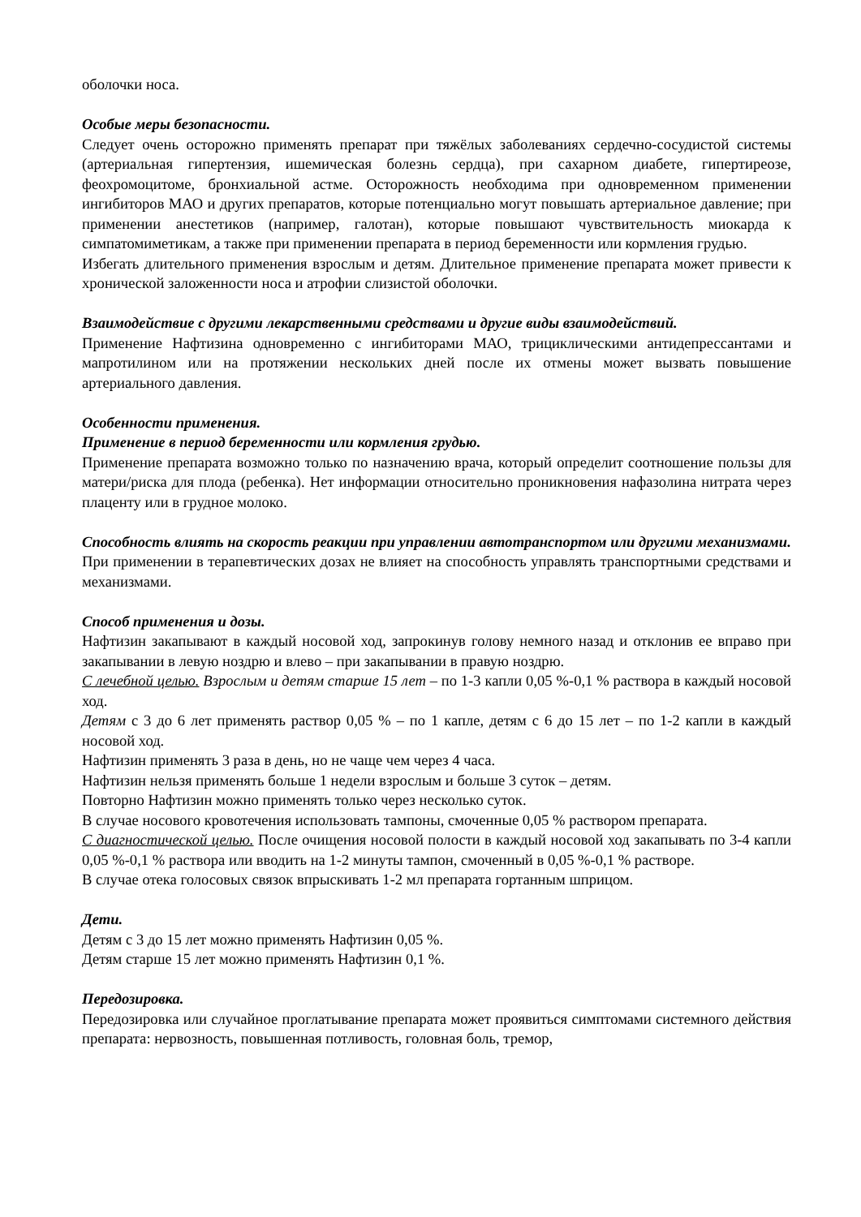оболочки носа.
Особые меры безопасности.
Следует очень осторожно применять препарат при тяжёлых заболеваниях сердечно-сосудистой системы (артериальная гипертензия, ишемическая болезнь сердца), при сахарном диабете, гипертиреозе, феохромоцитоме, бронхиальной астме. Осторожность необходима при одновременном применении ингибиторов МАО и других препаратов, которые потенциально могут повышать артериальное давление; при применении анестетиков (например, галотан), которые повышают чувствительность миокарда к симпатомиметикам, а также при применении препарата в период беременности или кормления грудью.
Избегать длительного применения взрослым и детям. Длительное применение препарата может привести к хронической заложенности носа и атрофии слизистой оболочки.
Взаимодействие с другими лекарственными средствами и другие виды взаимодействий.
Применение Нафтизина одновременно с ингибиторами МАО, трициклическими антидепрессантами и мапротилином или на протяжении нескольких дней после их отмены может вызвать повышение артериального давления.
Особенности применения.
Применение в период беременности или кормления грудью.
Применение препарата возможно только по назначению врача, который определит соотношение пользы для матери/риска для плода (ребенка). Нет информации относительно проникновения нафазолина нитрата через плаценту или в грудное молоко.
Способность влиять на скорость реакции при управлении автотранспортом или другими механизмами.
При применении в терапевтических дозах не влияет на способность управлять транспортными средствами и механизмами.
Способ применения и дозы.
Нафтизин закапывают в каждый носовой ход, запрокинув голову немного назад и отклонив ее вправо при закапывании в левую ноздрю и влево – при закапывании в правую ноздрю.
С лечебной целью. Взрослым и детям старше 15 лет – по 1-3 капли 0,05 %-0,1 % раствора в каждый носовой ход.
Детям с 3 до 6 лет применять раствор 0,05 % – по 1 капле, детям с 6 до 15 лет – по 1-2 капли в каждый носовой ход.
Нафтизин применять 3 раза в день, но не чаще чем через 4 часа.
Нафтизин нельзя применять больше 1 недели взрослым и больше 3 суток – детям.
Повторно Нафтизин можно применять только через несколько суток.
В случае носового кровотечения использовать тампоны, смоченные 0,05 % раствором препарата.
С диагностической целью. После очищения носовой полости в каждый носовой ход закапывать по 3-4 капли 0,05 %-0,1 % раствора или вводить на 1-2 минуты тампон, смоченный в 0,05 %-0,1 % растворе.
В случае отека голосовых связок впрыскивать 1-2 мл препарата гортанным шприцом.
Дети.
Детям с 3 до 15 лет можно применять Нафтизин 0,05 %.
Детям старше 15 лет можно применять Нафтизин 0,1 %.
Передозировка.
Передозировка или случайное проглатывание препарата может проявиться симптомами системного действия препарата: нервозность, повышенная потливость, головная боль, тремор,